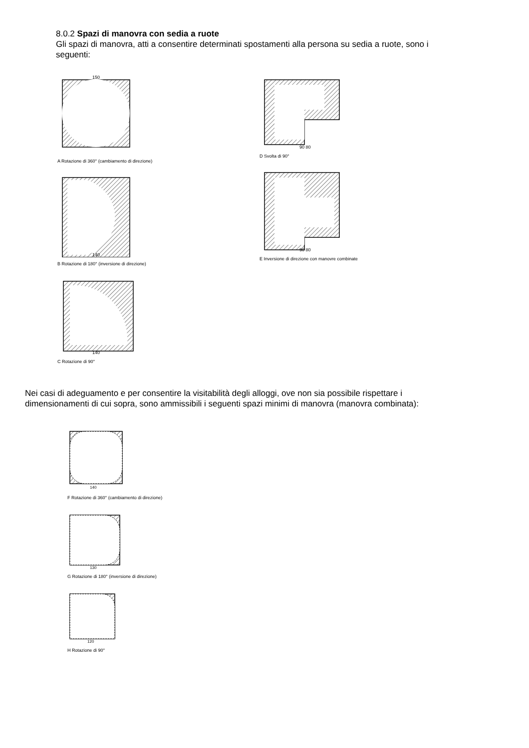8.0.2 Spazi di manovra con sedia a ruote
Gli spazi di manovra, atti a consentire determinati spostamenti alla persona su sedia a ruote, sono i seguenti:
150
A Rotazione di 360° (cambiamento di direzione)
140
B Rotazione di 180° (inversione di direzione)
140
C Rotazione di 90°
90 80
D Svolta di 90°
90 80
E Inversione di direzione con manovre combinate
Nei casi di adeguamento e per consentire la visitabilità degli alloggi, ove non sia possibile rispettare i dimensionamenti di cui sopra, sono ammissibili i seguenti spazi minimi di manovra (manovra combinata):
140
F Rotazione di 360° (cambiamento di direzione)
130
G Rotazione di 180° (inversione di direzione)
120
H Rotazione di 90°